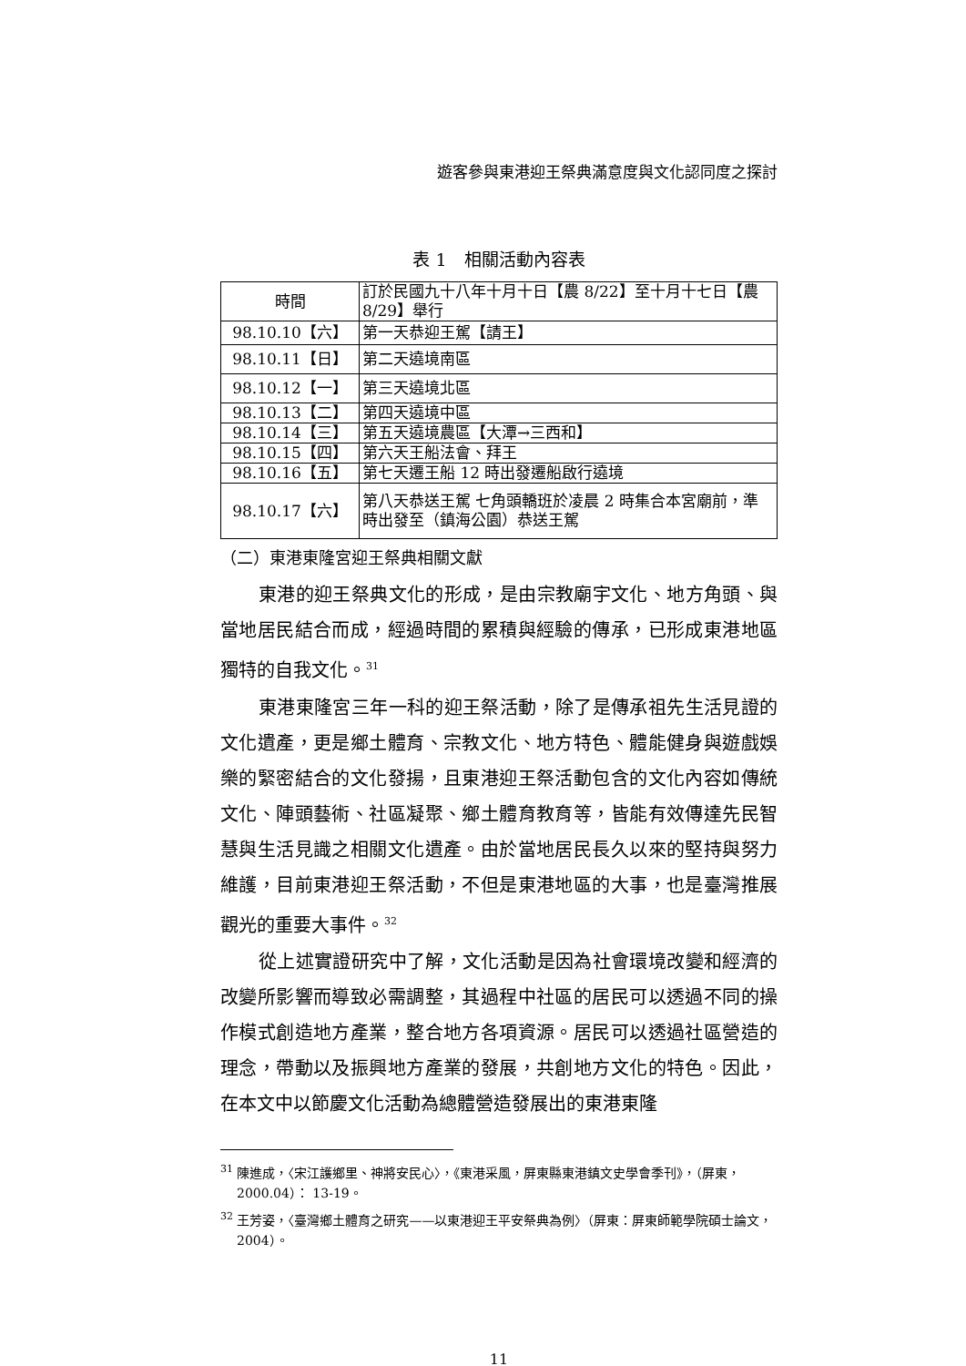遊客參與東港迎王祭典滿意度與文化認同度之探討
表 1　相關活動內容表
| 時間 | 訂於民國九十八年十月十日【農 8/22】至十月十七日【農 8/29】舉行 |
| 98.10.10【六】 | 第一天恭迎王駕【請王】 |
| 98.10.11【日】 | 第二天遶境南區 |
| 98.10.12【一】 | 第三天遶境北區 |
| 98.10.13【二】 | 第四天遶境中區 |
| 98.10.14【三】 | 第五天遶境農區【大潭→三西和】 |
| 98.10.15【四】 | 第六天王船法會、拜王 |
| 98.10.16【五】 | 第七天遷王船 12 時出發遷船啟行遶境 |
| 98.10.17【六】 | 第八天恭送王駕 七角頭轎班於凌晨 2 時集合本宮廟前，準時出發至（鎮海公園）恭送王駕 |
（二）東港東隆宮迎王祭典相關文獻
東港的迎王祭典文化的形成，是由宗教廟宇文化、地方角頭、與當地居民結合而成，經過時間的累積與經驗的傳承，已形成東港地區獨特的自我文化。<sup>31</sup>
東港東隆宮三年一科的迎王祭活動，除了是傳承祖先生活見證的文化遺產，更是鄉土體育、宗教文化、地方特色、體能健身與遊戲娛樂的緊密結合的文化發揚，且東港迎王祭活動包含的文化內容如傳統文化、陣頭藝術、社區凝聚、鄉土體育教育等，皆能有效傳達先民智慧與生活見識之相關文化遺產。由於當地居民長久以來的堅持與努力維護，目前東港迎王祭活動，不但是東港地區的大事，也是臺灣推展觀光的重要大事件。<sup>32</sup>
從上述實證研究中了解，文化活動是因為社會環境改變和經濟的改變所影響而導致必需調整，其過程中社區的居民可以透過不同的操作模式創造地方產業，整合地方各項資源。居民可以透過社區營造的理念，帶動以及振興地方產業的發展，共創地方文化的特色。因此，在本文中以節慶文化活動為總體營造發展出的東港東隆
<sup>31</sup> 陳進成，〈宋江護鄉里、神將安民心〉，《東港采風，屏東縣東港鎮文史學會季刊》，（屏東，2000.04）： 13-19。
<sup>32</sup> 王芳姿，〈臺灣鄉土體育之研究——以東港迎王平安祭典為例〉（屏東：屏東師範學院碩士論文，2004）。
11